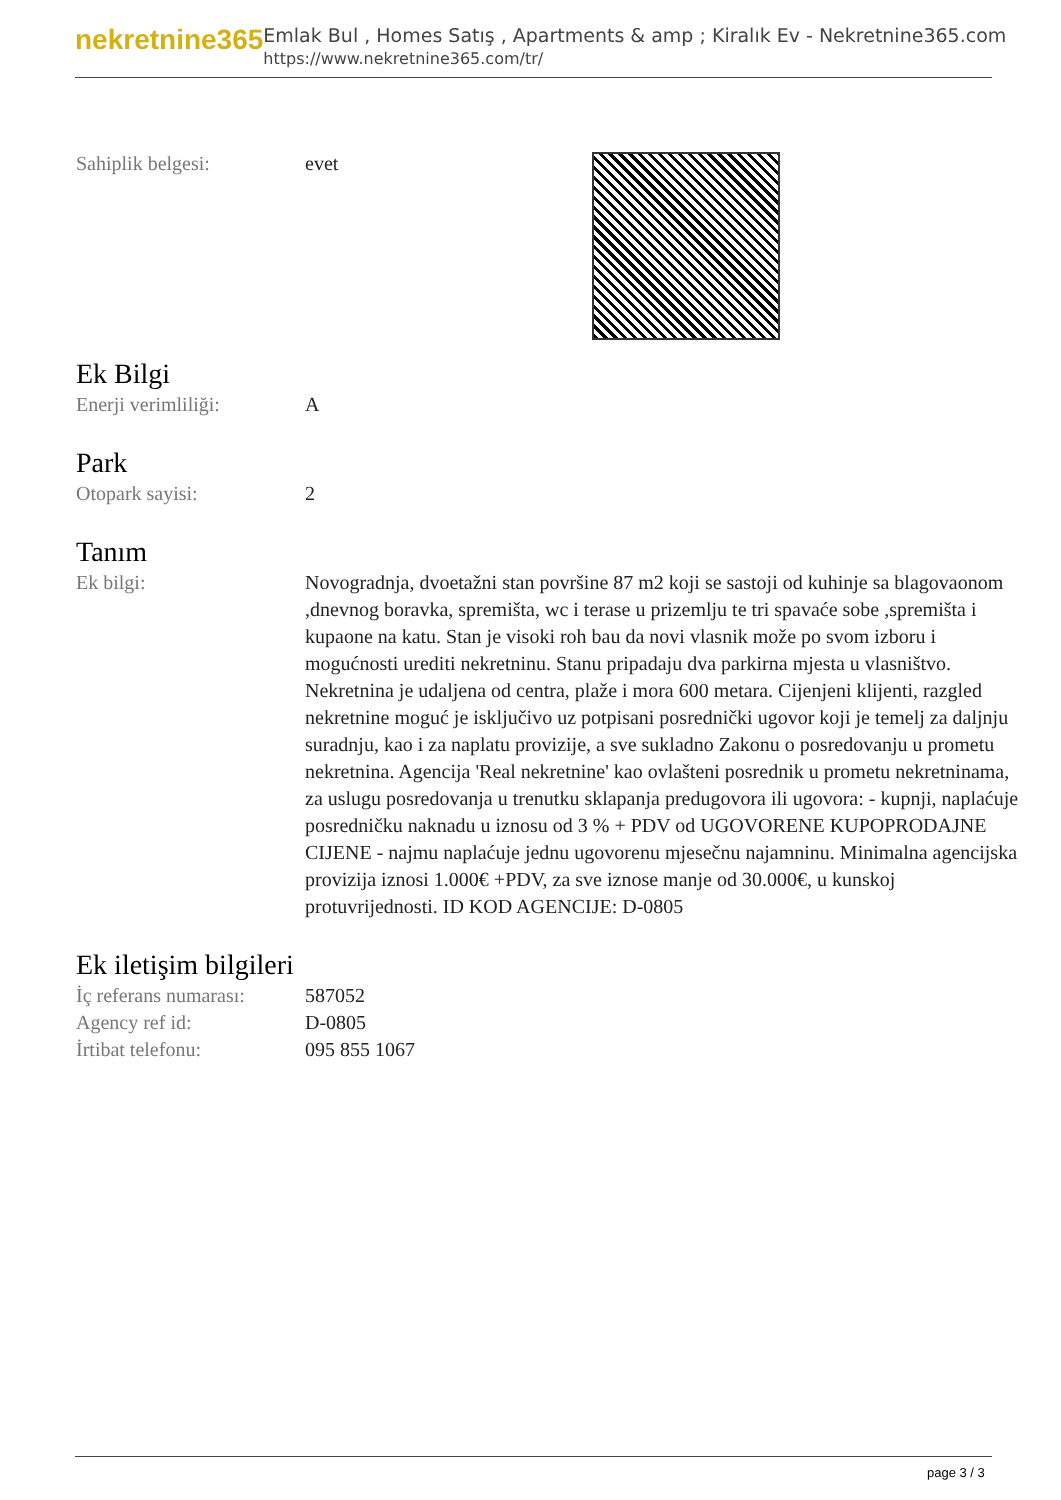nekretnine365
Emlak Bul , Homes Satış , Apartments & amp ; Kiralık Ev - Nekretnine365.com
https://www.nekretnine365.com/tr/
Sahiplik belgesi: evet
Ek Bilgi
Enerji verimliliği: A
Park
Otopark sayisi: 2
Tanım
Ek bilgi: Novogradnja, dvoetažni stan površine 87 m2 koji se sastoji od kuhinje sa blagovaonom ,dnevnog boravka, spremišta, wc i terase u prizemlju te tri spavaće sobe ,spremišta i kupaone na katu. Stan je visoki roh bau da novi vlasnik može po svom izboru i mogućnosti urediti nekretninu. Stanu pripadaju dva parkirna mjesta u vlasništvo. Nekretnina je udaljena od centra, plaže i mora 600 metara. Cijenjeni klijenti, razgled nekretnine moguć je isključivo uz potpisani posrednički ugovor koji je temelj za daljnju suradnju, kao i za naplatu provizije, a sve sukladno Zakonu o posredovanju u prometu nekretnina. Agencija 'Real nekretnine' kao ovlašteni posrednik u prometu nekretninama, za uslugu posredovanja u trenutku sklapanja predugovora ili ugovora: - kupnji, naplaćuje posredničku naknadu u iznosu od 3 % + PDV od UGOVORENE KUPOPRODAJNE CIJENE - najmu naplaćuje jednu ugovorenu mjesečnu najamninu. Minimalna agencijska provizija iznosi 1.000€ +PDV, za sve iznose manje od 30.000€, u kunskoj protuvrijednosti. ID KOD AGENCIJE: D-0805
Ek iletişim bilgileri
İç referans numarası:
587052
Agency ref id: D-0805
İrtibat telefonu: 095 855 1067
page 3 / 3